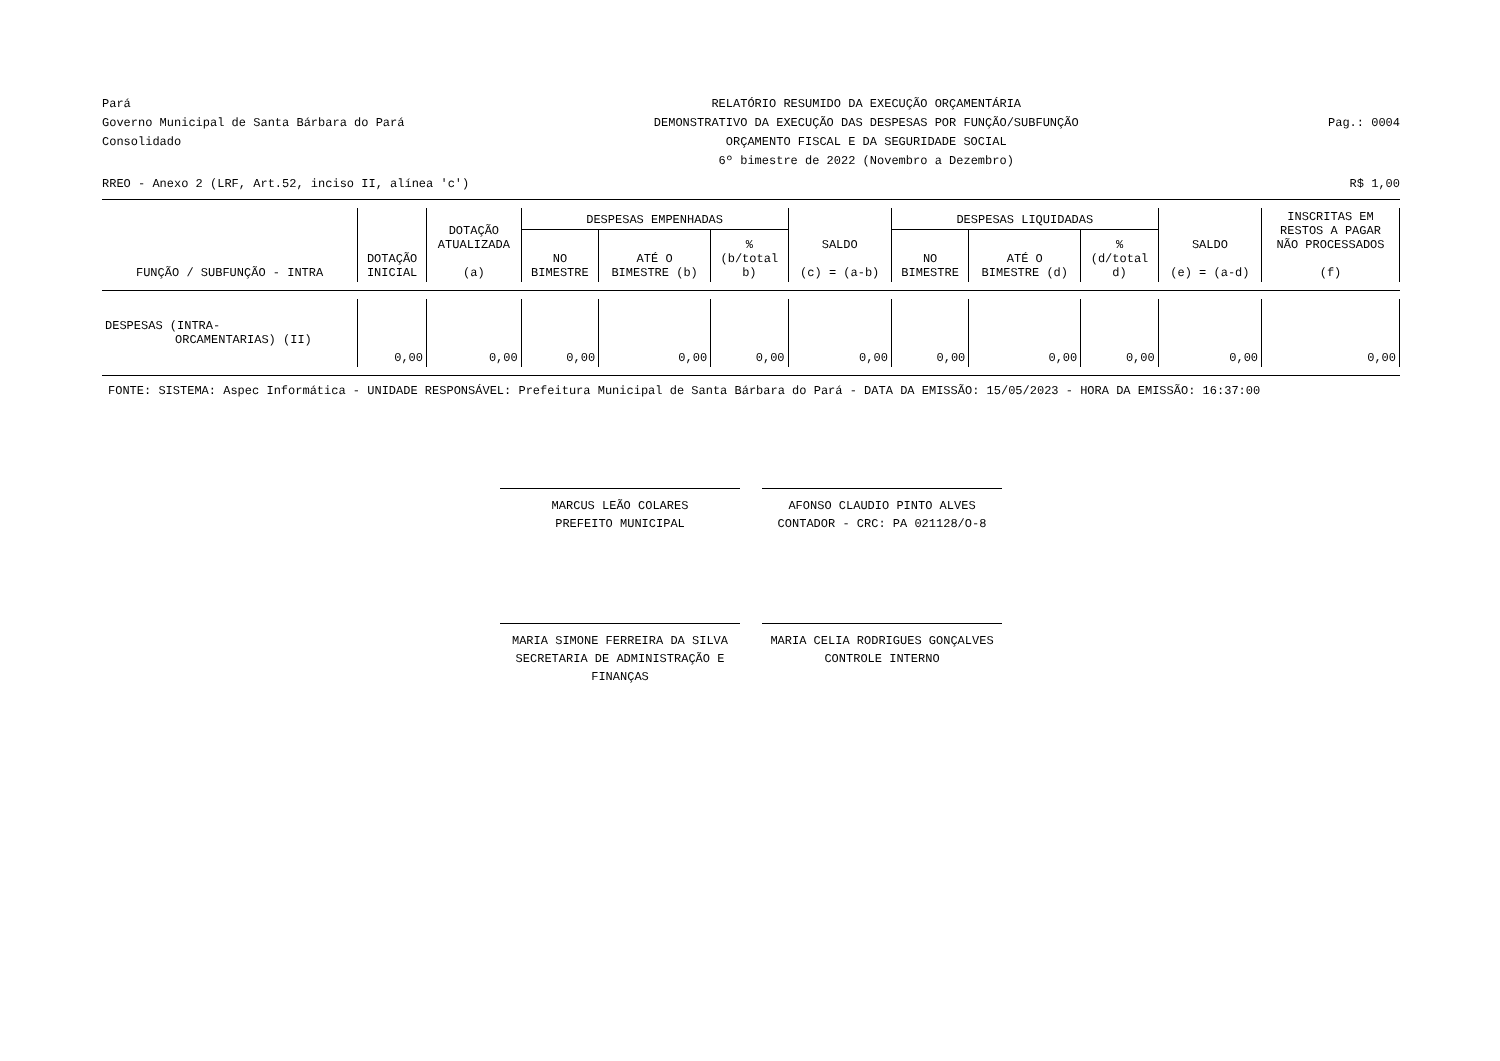Pará
Governo Municipal de Santa Bárbara do Pará
Consolidado
RELATÓRIO RESUMIDO DA EXECUÇÃO ORÇAMENTÁRIA
DEMONSTRATIVO DA EXECUÇÃO DAS DESPESAS POR FUNÇÃO/SUBFUNÇÃO
ORÇAMENTO FISCAL E DA SEGURIDADE SOCIAL
6º bimestre de 2022 (Novembro a Dezembro)
Pag.: 0004
RREO - Anexo 2 (LRF, Art.52, inciso II, alínea 'c') R$ 1,00
| FUNÇÃO / SUBFUNÇÃO - INTRA | DOTAÇÃO INICIAL | DOTAÇÃO ATUALIZADA (a) | DESPESAS EMPENHADAS | | | SALDO (c) = (a-b) | DESPESAS LIQUIDADAS | | | SALDO (e) = (a-d) | INSCRITAS EM RESTOS A PAGAR NÃO PROCESSADOS (f) |
| --- | --- | --- | --- | --- | --- | --- | --- | --- | --- | --- | --- |
| | | | NO BIMESTRE | ATÉ O BIMESTRE (b) | % (b/total b) | | NO BIMESTRE | ATÉ O BIMESTRE (d) | % (d/total d) | | |
| DESPESAS (INTRA- ORCAMENTARIAS) (II) | 0,00 | 0,00 | 0,00 | 0,00 | 0,00 | 0,00 | 0,00 | 0,00 | 0,00 | 0,00 | 0,00 |
FONTE: SISTEMA: Aspec Informática - UNIDADE RESPONSÁVEL: Prefeitura Municipal de Santa Bárbara do Pará - DATA DA EMISSÃO: 15/05/2023 - HORA DA EMISSÃO: 16:37:00
MARCUS LEÃO COLARES
PREFEITO MUNICIPAL
AFONSO CLAUDIO PINTO ALVES
CONTADOR - CRC: PA 021128/O-8
MARIA SIMONE FERREIRA DA SILVA
SECRETARIA DE ADMINISTRAÇÃO E FINANÇAS
MARIA CELIA RODRIGUES GONÇALVES
CONTROLE INTERNO